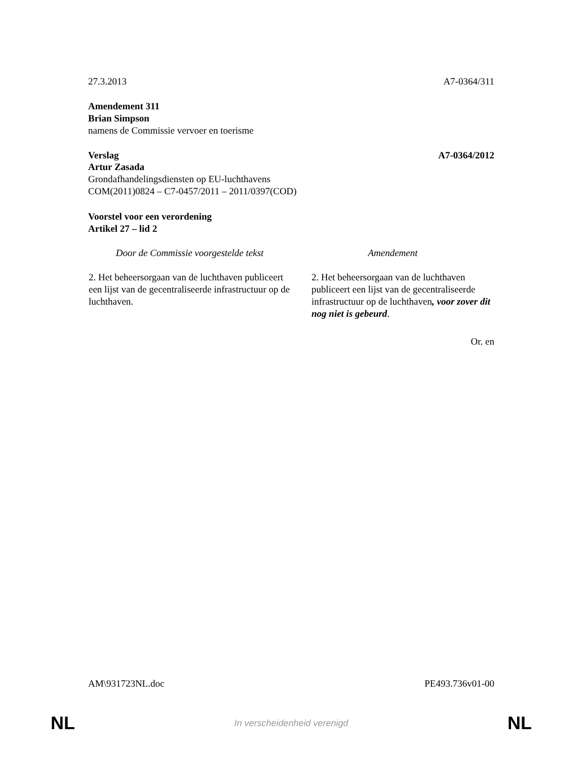27.3.2013 A7-0364/311
Amendement 311
Brian Simpson
namens de Commissie vervoer en toerisme
Verslag A7-0364/2012
Artur Zasada
Grondafhandelingsdiensten op EU-luchthavens
COM(2011)0824 – C7-0457/2011 – 2011/0397(COD)
Voorstel voor een verordening
Artikel 27 – lid 2
| Door de Commissie voorgestelde tekst | Amendement |
| --- | --- |
| 2. Het beheersorgaan van de luchthaven publiceert een lijst van de gecentraliseerde infrastructuur op de luchthaven. | 2. Het beheersorgaan van de luchthaven publiceert een lijst van de gecentraliseerde infrastructuur op de luchthaven , voor zover dit nog niet is gebeurd . |
Or. en
AM\931723NL.doc PE493.736v01-00
NL In verscheidenheid verenigd NL